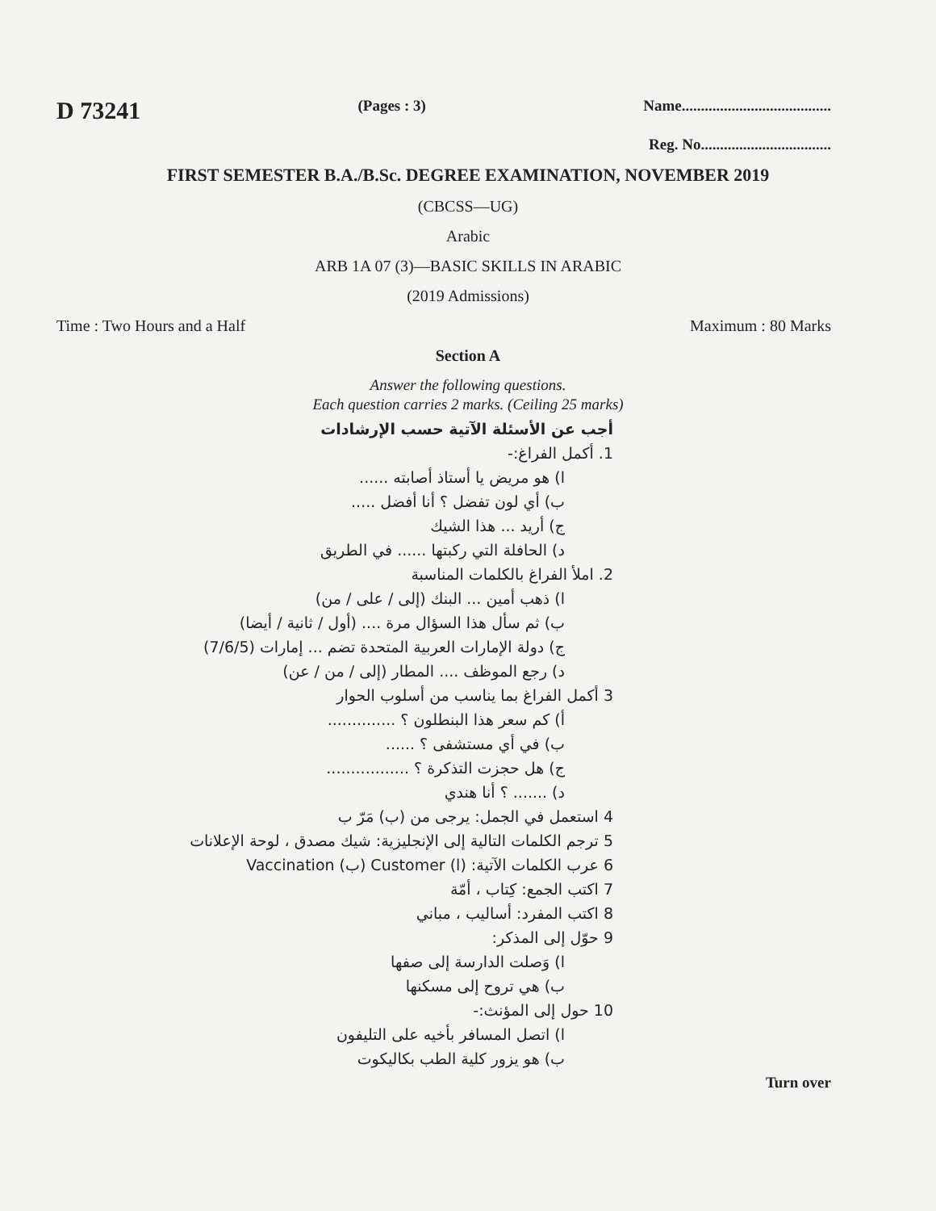D 73241 (Pages : 3) Name.......................................
Reg. No..................................
FIRST SEMESTER B.A./B.Sc. DEGREE EXAMINATION, NOVEMBER 2019
(CBCSS—UG)
Arabic
ARB 1A 07 (3)—BASIC SKILLS IN ARABIC
(2019 Admissions)
Time : Two Hours and a Half Maximum : 80 Marks
Section A
Answer the following questions.
Each question carries 2 marks. (Ceiling 25 marks)
أجب عن الأسئلة الآتية حسب الإرشادات
1. أكمل الفراغ:-
ا) هو مريض يا أستاذ أصابته ......
ب) أي لون تفضل ؟ أنا أفضل .....
ج) أريد ... هذا الشيك
د) الحافلة التي ركبتها ...... في الطريق
2. املأ الفراغ بالكلمات المناسبة
ا) ذهب أمين ... البنك (إلى / على / من)
ب) ثم سأل هذا السؤال مرة .... (أول / ثانية / أيضا)
ج) دولة الإمارات العربية المتحدة تضم ... إمارات (7/6/5)
د) رجع الموظف .... المطار (إلى / من / عن)
3 أكمل الفراغ بما يناسب من أسلوب الحوار
أ) كم سعر هذا البنطلون ؟ ..............
ب) في أي مستشفى ؟ ......
ج) هل حجزت التذكرة ؟ .................
د) ....... ؟ أنا هندي
4 استعمل في الجمل: يرجى من (ب) مَرّ ب
5 ترجم الكلمات التالية إلى الإنجليزية: شيك مصدق ، لوحة الإعلانات
6 عرب الكلمات الآتية: (ا) Customer (ب) Vaccination
7 اكتب الجمع: كِتاب ، أمّة
8 اكتب المفرد: أساليب ، مباني
9 حوّل إلى المذكر:
ا) وَصلت الدارسة إلى صفها
ب) هي تروح إلى مسكنها
10 حول إلى المؤنث:-
ا) اتصل المسافر بأخيه على التليفون
ب) هو يزور كلية الطب بكاليكوت
Turn over